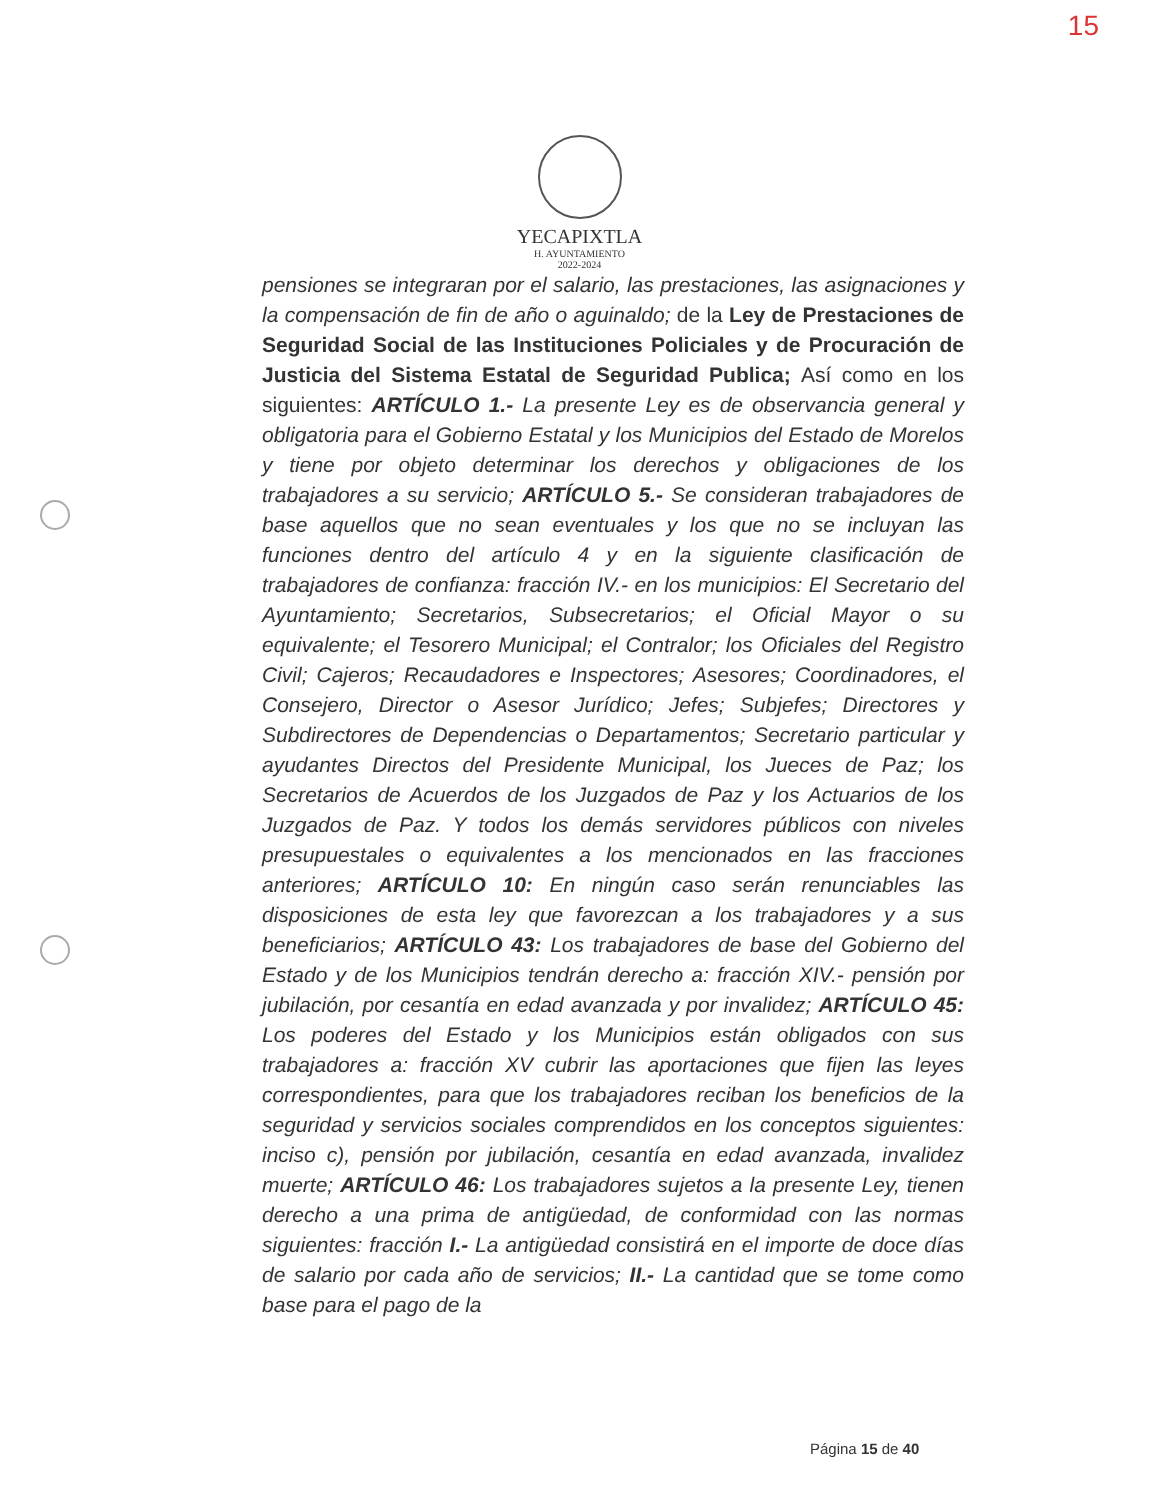15
YECAPIXTLA
H. AYUNTAMIENTO
2022-2024
pensiones se integraran por el salario, las prestaciones, las asignaciones y la compensación de fin de año o aguinaldo; de la Ley de Prestaciones de Seguridad Social de las Instituciones Policiales y de Procuración de Justicia del Sistema Estatal de Seguridad Publica; Así como en los siguientes: ARTÍCULO 1.- La presente Ley es de observancia general y obligatoria para el Gobierno Estatal y los Municipios del Estado de Morelos y tiene por objeto determinar los derechos y obligaciones de los trabajadores a su servicio; ARTÍCULO 5.- Se consideran trabajadores de base aquellos que no sean eventuales y los que no se incluyan las funciones dentro del artículo 4 y en la siguiente clasificación de trabajadores de confianza: fracción IV.- en los municipios: El Secretario del Ayuntamiento; Secretarios, Subsecretarios; el Oficial Mayor o su equivalente; el Tesorero Municipal; el Contralor; los Oficiales del Registro Civil; Cajeros; Recaudadores e Inspectores; Asesores; Coordinadores, el Consejero, Director o Asesor Jurídico; Jefes; Subjefes; Directores y Subdirectores de Dependencias o Departamentos; Secretario particular y ayudantes Directos del Presidente Municipal, los Jueces de Paz; los Secretarios de Acuerdos de los Juzgados de Paz y los Actuarios de los Juzgados de Paz. Y todos los demás servidores públicos con niveles presupuestales o equivalentes a los mencionados en las fracciones anteriores; ARTÍCULO 10: En ningún caso serán renunciables las disposiciones de esta ley que favorezcan a los trabajadores y a sus beneficiarios; ARTÍCULO 43: Los trabajadores de base del Gobierno del Estado y de los Municipios tendrán derecho a: fracción XIV.- pensión por jubilación, por cesantía en edad avanzada y por invalidez; ARTÍCULO 45: Los poderes del Estado y los Municipios están obligados con sus trabajadores a: fracción XV cubrir las aportaciones que fijen las leyes correspondientes, para que los trabajadores reciban los beneficios de la seguridad y servicios sociales comprendidos en los conceptos siguientes: inciso c), pensión por jubilación, cesantía en edad avanzada, invalidez muerte; ARTÍCULO 46: Los trabajadores sujetos a la presente Ley, tienen derecho a una prima de antigüedad, de conformidad con las normas siguientes: fracción I.- La antigüedad consistirá en el importe de doce días de salario por cada año de servicios; II.- La cantidad que se tome como base para el pago de la
Página 15 de 40